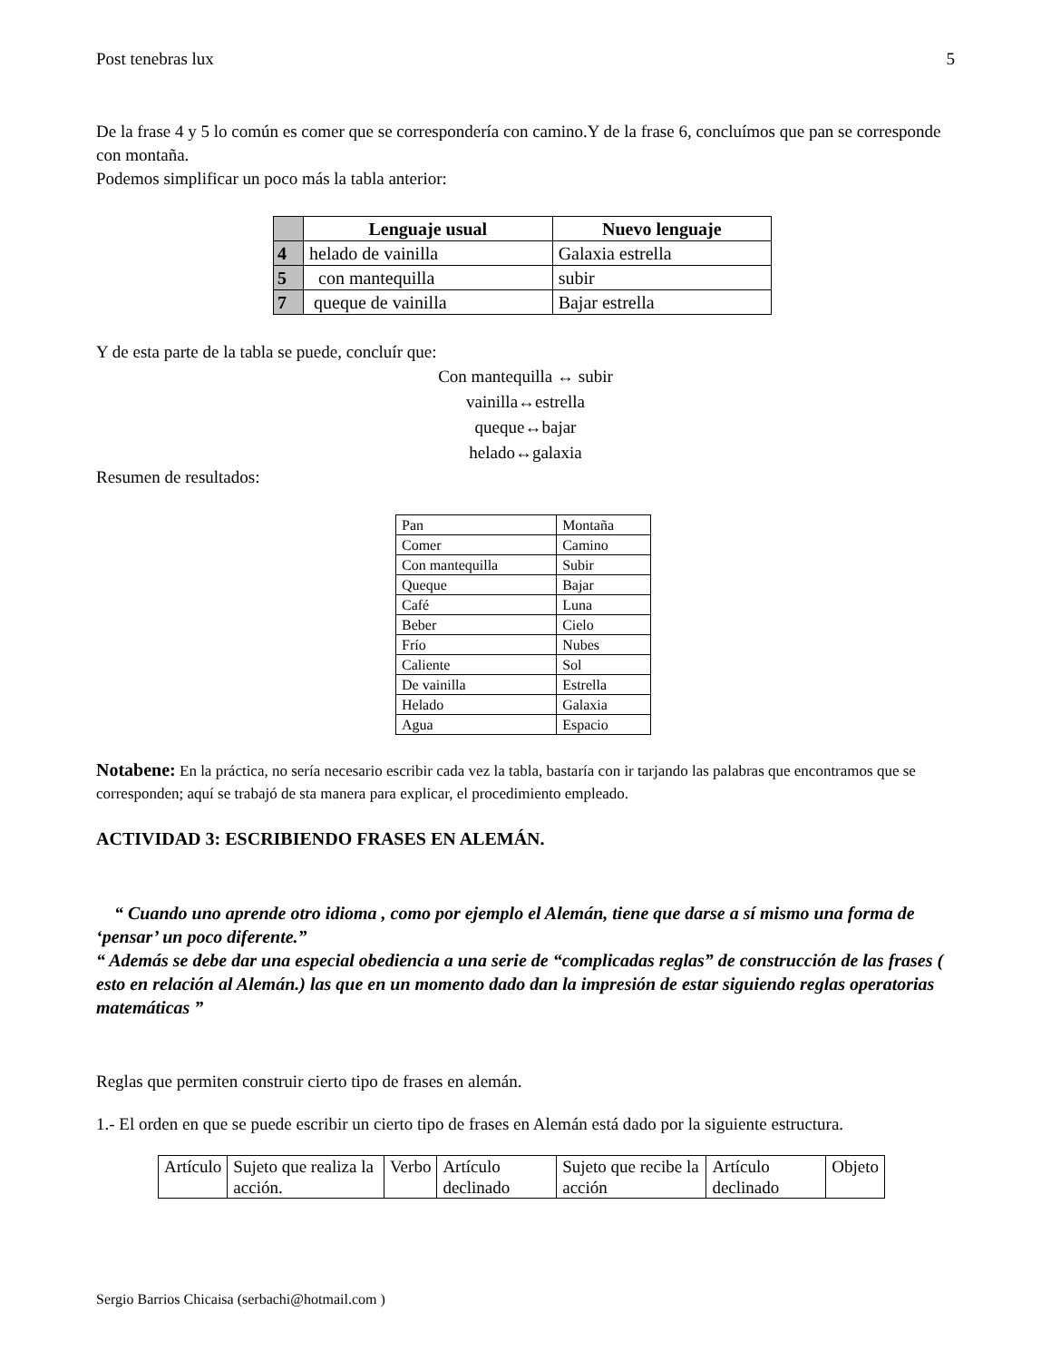Post tenebras lux 5
De la frase 4 y 5 lo común es comer que se correspondería con camino.Y de la frase 6, concluímos que pan se corresponde con montaña.
Podemos simplificar un poco más la tabla anterior:
| | Lenguaje usual | Nuevo lenguaje |
| --- | --- | --- |
| 4 | helado de vainilla | Galaxia estrella |
| 5 | con mantequilla | subir |
| 7 | queque de vainilla | Bajar estrella |
Y de esta parte de la tabla se puede, concluír que:
Con mantequilla ↔ subir
vainilla↔estrella
queque↔bajar
helado↔galaxia
Resumen de resultados:
| Pan | Montaña |
| Comer | Camino |
| Con mantequilla | Subir |
| Queque | Bajar |
| Café | Luna |
| Beber | Cielo |
| Frío | Nubes |
| Caliente | Sol |
| De vainilla | Estrella |
| Helado | Galaxia |
| Agua | Espacio |
Notabene: En la práctica, no sería necesario escribir cada vez la tabla, bastaría con ir tarjando las palabras que encontramos que se corresponden; aquí se trabajó de sta manera para explicar, el procedimiento empleado.
ACTIVIDAD 3: ESCRIBIENDO FRASES EN ALEMÁN.
“ Cuando uno aprende otro idioma , como por ejemplo el Alemán, tiene que darse a sí mismo una forma de ‘pensar’ un poco diferente.”
“ Además se debe dar una especial obediencia a una serie de “complicadas reglas” de construcción de las frases ( esto en relación al Alemán.) las que en un momento dado dan la impresión de estar siguiendo reglas operatorias matemáticas ”
Reglas que permiten construir cierto tipo de frases en alemán.
1.- El orden en que se puede escribir un cierto tipo de frases en Alemán está dado por la siguiente estructura.
| Artículo | Sujeto que realiza la acción. | Verbo | Artículo declinado | Sujeto que recibe la acción | Artículo declinado | Objeto |
Sergio Barrios Chicaisa (serbachi@hotmail.com )